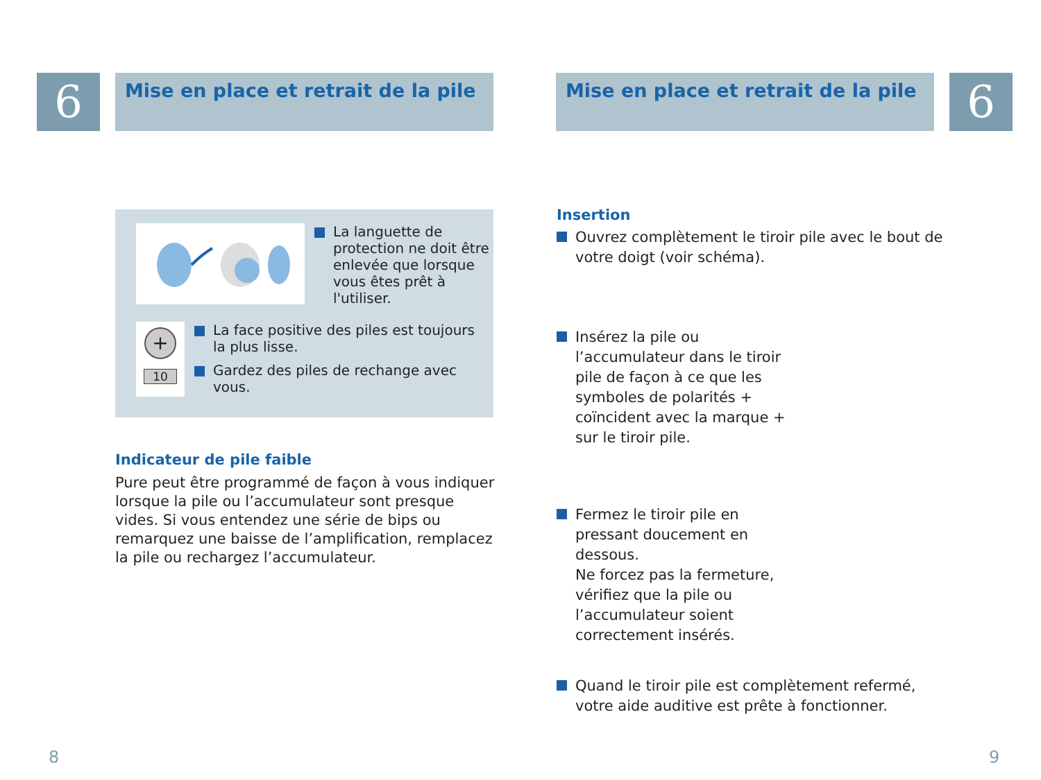6
Mise en place et retrait de la pile
La languette de protection ne doit être enlevée que lorsque vous êtes prêt à l'utiliser.
+
10
La face positive des piles est toujours la plus lisse.
Gardez des piles de rechange avec vous.
Indicateur de pile faible
Pure peut être programmé de façon à vous indiquer lorsque la pile ou l’accumulateur sont presque vides. Si vous entendez une série de bips ou remarquez une baisse de l’amplification, remplacez la pile ou rechargez l’accumulateur.
8
Mise en place et retrait de la pile
6
Insertion
Ouvrez complètement le tiroir pile avec le bout de votre doigt (voir schéma).
Insérez la pile ou l’accumulateur dans le tiroir pile de façon à ce que les symboles de polarités + coïncident avec la marque + sur le tiroir pile.
Fermez le tiroir pile en pressant doucement en dessous.
Ne forcez pas la fermeture, vérifiez que la pile ou l’accumulateur soient correctement insérés.
Quand le tiroir pile est complètement refermé, votre aide auditive est prête à fonctionner.
9